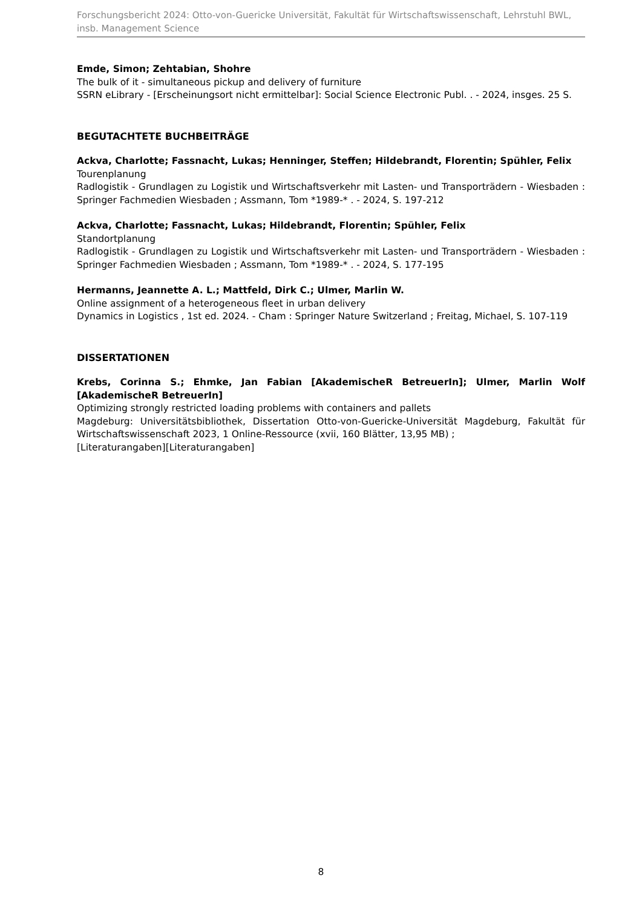Forschungsbericht 2024: Otto-von-Guericke Universität, Fakultät für Wirtschaftswissenschaft, Lehrstuhl BWL, insb. Management Science
Emde, Simon; Zehtabian, Shohre
The bulk of it - simultaneous pickup and delivery of furniture
SSRN eLibrary - [Erscheinungsort nicht ermittelbar]: Social Science Electronic Publ. . - 2024, insges. 25 S.
BEGUTACHTETE BUCHBEITRÄGE
Ackva, Charlotte; Fassnacht, Lukas; Henninger, Steffen; Hildebrandt, Florentin; Spühler, Felix
Tourenplanung
Radlogistik - Grundlagen zu Logistik und Wirtschaftsverkehr mit Lasten- und Transporträdern - Wiesbaden : Springer Fachmedien Wiesbaden ; Assmann, Tom *1989-* . - 2024, S. 197-212
Ackva, Charlotte; Fassnacht, Lukas; Hildebrandt, Florentin; Spühler, Felix
Standortplanung
Radlogistik - Grundlagen zu Logistik und Wirtschaftsverkehr mit Lasten- und Transporträdern - Wiesbaden : Springer Fachmedien Wiesbaden ; Assmann, Tom *1989-* . - 2024, S. 177-195
Hermanns, Jeannette A. L.; Mattfeld, Dirk C.; Ulmer, Marlin W.
Online assignment of a heterogeneous fleet in urban delivery
Dynamics in Logistics , 1st ed. 2024. - Cham : Springer Nature Switzerland ; Freitag, Michael, S. 107-119
DISSERTATIONEN
Krebs, Corinna S.; Ehmke, Jan Fabian [AkademischeR BetreuerIn]; Ulmer, Marlin Wolf [AkademischeR BetreuerIn]
Optimizing strongly restricted loading problems with containers and pallets
Magdeburg: Universitätsbibliothek, Dissertation Otto-von-Guericke-Universität Magdeburg, Fakultät für Wirtschaftswissenschaft 2023, 1 Online-Ressource (xvii, 160 Blätter, 13,95 MB) ;
[Literaturangaben][Literaturangaben]
8